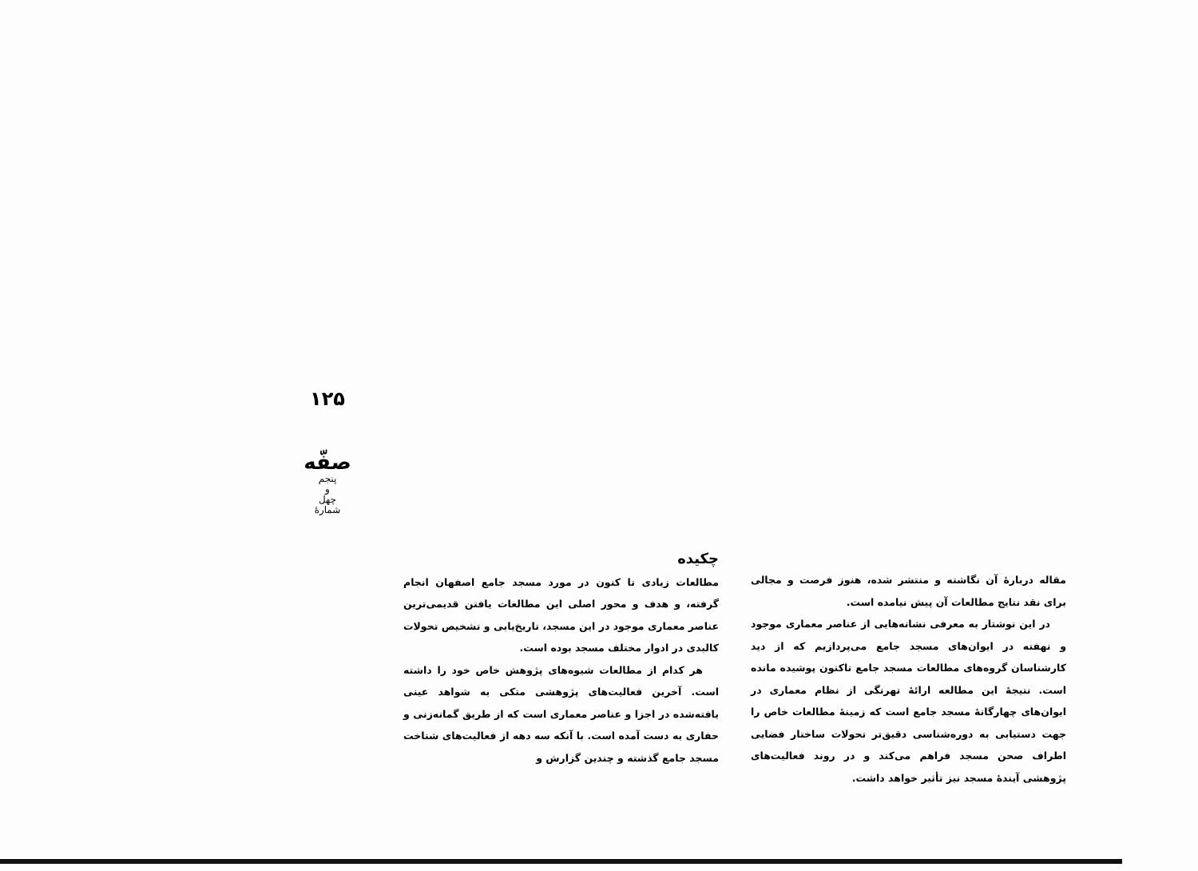۱۲۵
صفّه
پنجم
و
چهل
شمارهٔ
چکیده
مطالعات زیادی تا کنون در مورد مسجد جامع اصفهان انجام گرفته، و هدف و محور اصلی این مطالعات یافتن قدیمی‌ترین عناصر معماری موجود در این مسجد، تاریخ‌یابی و تشخیص تحولات کالبدی در ادوار مختلف مسجد بوده است.
هر کدام از مطالعات شیوه‌های پژوهش خاص خود را داشته است. آخرین فعالیت‌های پژوهشی متکی به شواهد عینی یافته‌شده در اجزا و عناصر معماری است که از طریق گمانه‌زنی و حفاری به دست آمده است. با آنکه سه دهه از فعالیت‌های شناخت مسجد جامع گذشته و چندین گزارش و
مقاله دربارهٔ آن نگاشته و منتشر شده، هنوز فرصت و مجالی برای نقد نتایج مطالعات آن پیش نیامده است.
در این نوشتار به معرفی نشانه‌هایی از عناصر معماری موجود و نهفته در ایوان‌های مسجد جامع می‌پردازیم که از دید کارشناسان گروه‌های مطالعات مسجد جامع تاکنون پوشیده مانده است. نتیجهٔ این مطالعه ارائهٔ تهرنگی از نظام معماری در ایوان‌های چهارگانهٔ مسجد جامع است که زمینهٔ مطالعات خاص را جهت دستیابی به دوره‌شناسی دقیق‌تر تحولات ساختار فضایی اطراف صحن مسجد فراهم می‌کند و در روند فعالیت‌های پژوهشی آیندهٔ مسجد نیز تأثیر خواهد داشت.